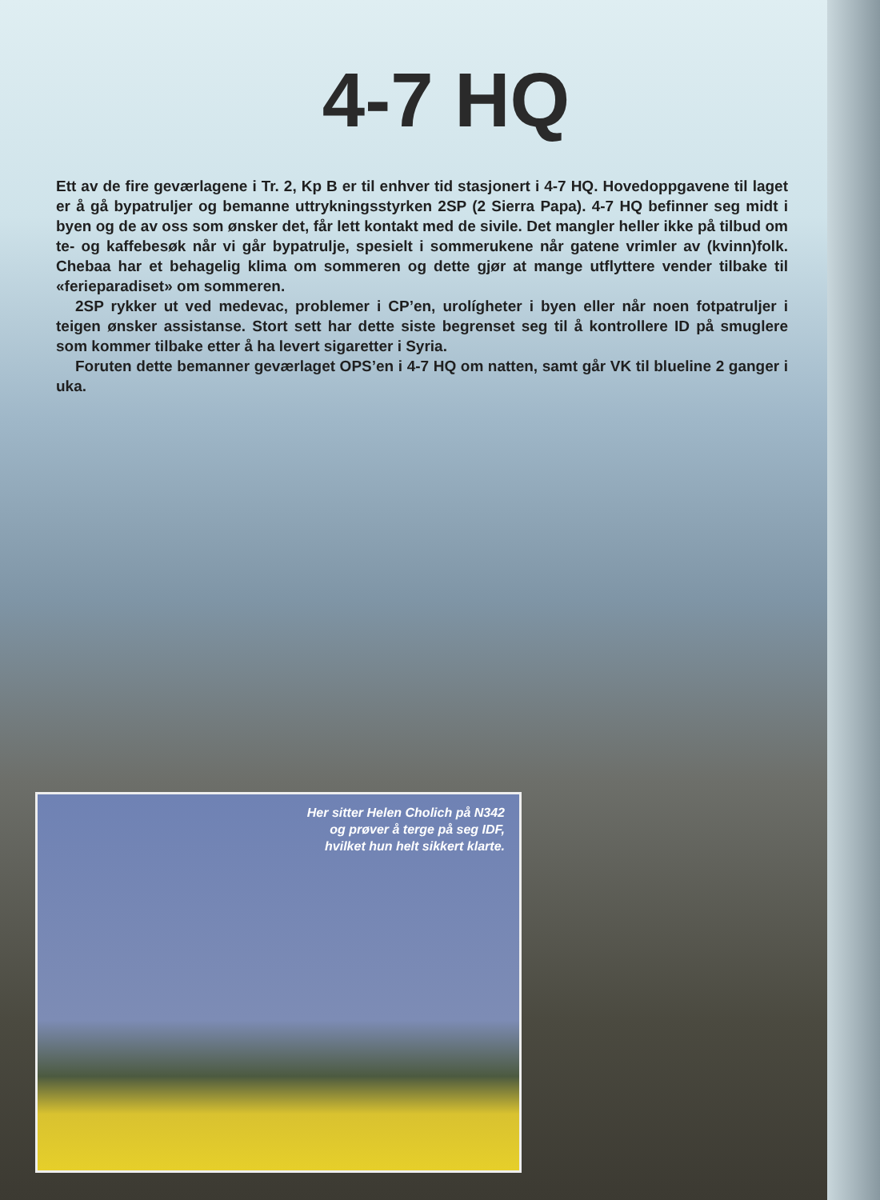4-7 HQ
Ett av de fire geværlagene i Tr. 2, Kp B er til enhver tid stasjonert i 4-7 HQ. Hovedoppgavene til laget er å gå bypatruljer og bemanne uttrykningsstyrken 2SP (2 Sierra Papa). 4-7 HQ befinner seg midt i byen og de av oss som ønsker det, får lett kontakt med de sivile. Det mangler heller ikke på tilbud om te- og kaffebesøk når vi går bypatrulje, spesielt i sommerukene når gatene vrimler av (kvinn)folk. Chebaa har et behagelig klima om sommeren og dette gjør at mange utflyttere vender tilbake til «ferieparadiset» om sommeren.
2SP rykker ut ved medevac, problemer i CP’en, urolígheter i byen eller når noen fotpatruljer i teigen ønsker assistanse. Stort sett har dette siste begrenset seg til å kontrollere ID på smuglere som kommer tilbake etter å ha levert sigaretter i Syria.
Foruten dette bemanner geværlaget OPS’en i 4-7 HQ om natten, samt går VK til blueline 2 ganger i uka.
Her sitter Helen Cholich på N342
og prøver å terge på seg IDF,
hvilket hun helt sikkert klarte.